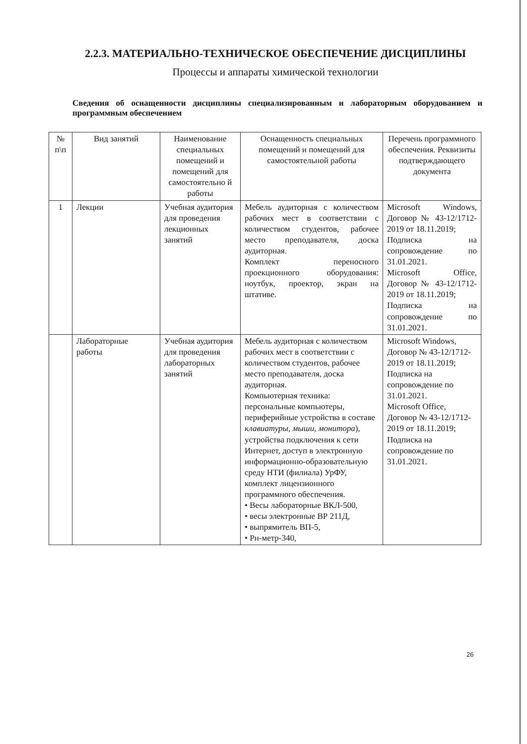2.2.3. МАТЕРИАЛЬНО-ТЕХНИЧЕСКОЕ ОБЕСПЕЧЕНИЕ ДИСЦИПЛИНЫ
Процессы и аппараты химической технологии
Сведения об оснащенности дисциплины специализированным и лабораторным оборудованием и программным обеспечением
| № п\п | Вид занятий | Наименование специальных помещений и помещений для самостоятельно й работы | Оснащенность специальных помещений и помещений для самостоятельной работы | Перечень программного обеспечения. Реквизиты подтверждающего документа |
| --- | --- | --- | --- | --- |
| 1 | Лекции | Учебная аудитория для проведения лекционных занятий | Мебель аудиторная с количеством рабочих мест в соответствии с количеством студентов, рабочее место преподавателя, доска аудиторная. Комплект переносного проекционного оборудования: ноутбук, проектор, экран на штативе. | Microsoft Windows, Договор № 43-12/1712-2019 от 18.11.2019; Подписка на сопровождение по 31.01.2021. Microsoft Office, Договор № 43-12/1712-2019 от 18.11.2019; Подписка на сопровождение по 31.01.2021. |
| | Лабораторные работы | Учебная аудитория для проведения лабораторных занятий | Мебель аудиторная с количеством рабочих мест в соответствии с количеством студентов, рабочее место преподавателя, доска аудиторная. Компьютерная техника: персональные компьютеры, периферийные устройства в составе клавиатуры, мыши, монитора ), устройства подключения к сети Интернет, доступ в электронную информационно-образовательную среду НТИ (филиала) УрФУ, комплект лицензионного программного обеспечения. • Весы лабораторные ВКЛ-500, • весы электронные ВР 211Д, • выпрямитель ВП-5, • Рн-метр-340, | Microsoft Windows, Договор № 43-12/1712-2019 от 18.11.2019; Подписка на сопровождение по 31.01.2021. Microsoft Office, Договор № 43-12/1712-2019 от 18.11.2019; Подписка на сопровождение по 31.01.2021. |
26